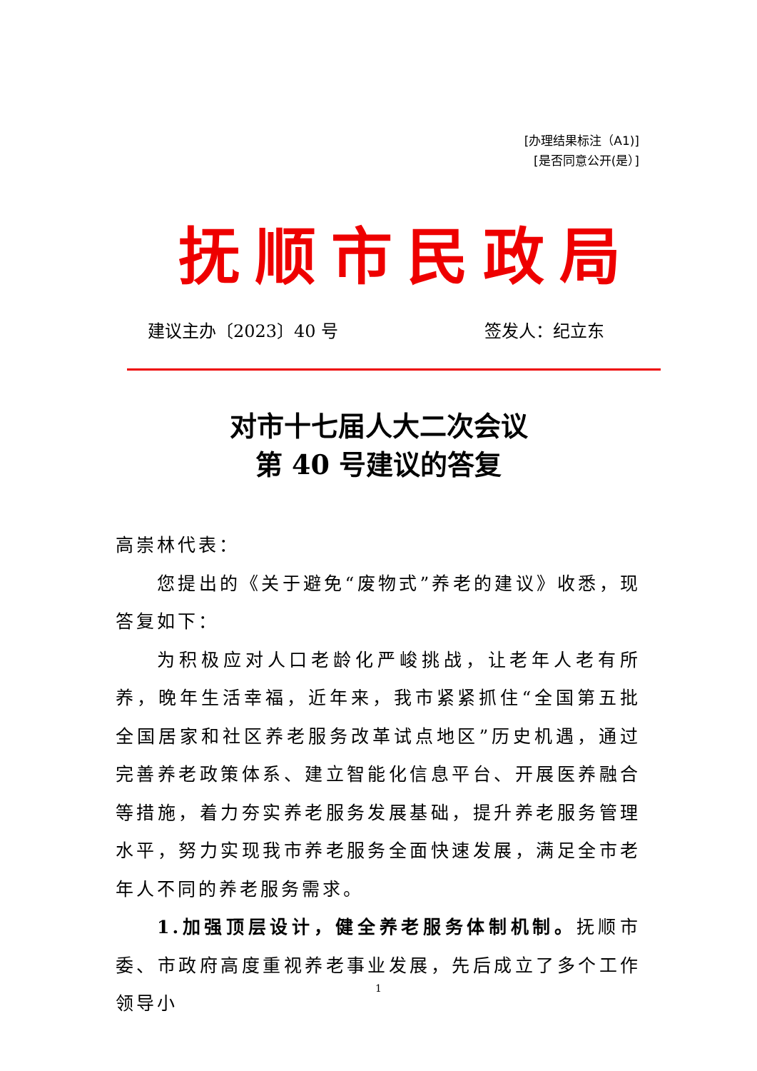[办理结果标注（A1)]
[是否同意公开(是）]
抚 顺 市 民 政 局
建议主办〔2023〕40 号 签发人：纪立东
对市十七届人大二次会议
第 40 号建议的答复
高崇林代表：
您提出的《关于避免“废物式”养老的建议》收悉，现答复如下：
为积极应对人口老龄化严峻挑战，让老年人老有所养，晚年生活幸福，近年来，我市紧紧抓住“全国第五批全国居家和社区养老服务改革试点地区”历史机遇，通过完善养老政策体系、建立智能化信息平台、开展医养融合等措施，着力夯实养老服务发展基础，提升养老服务管理水平，努力实现我市养老服务全面快速发展，满足全市老年人不同的养老服务需求。
1.加强顶层设计，健全养老服务体制机制。抚顺市委、市政府高度重视养老事业发展，先后成立了多个工作领导小
1